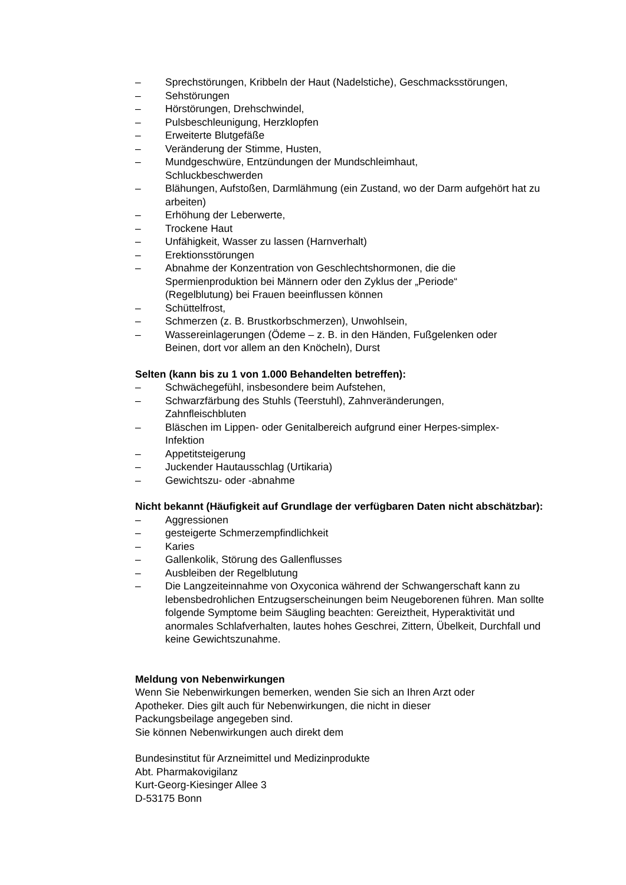– Sprechstörungen, Kribbeln der Haut (Nadelstiche), Geschmacksstörungen,
– Sehstörungen
– Hörstörungen, Drehschwindel,
– Pulsbeschleunigung, Herzklopfen
– Erweiterte Blutgefäße
– Veränderung der Stimme, Husten,
– Mundgeschwüre, Entzündungen der Mundschleimhaut,
Schluckbeschwerden
– Blähungen, Aufstoßen, Darmlähmung (ein Zustand, wo der Darm aufgehört hat zu arbeiten)
– Erhöhung der Leberwerte,
– Trockene Haut
– Unfähigkeit, Wasser zu lassen (Harnverhalt)
– Erektionsstörungen
– Abnahme der Konzentration von Geschlechtshormonen, die die
Spermienproduktion bei Männern oder den Zyklus der „Periode“
(Regelblutung) bei Frauen beeinflussen können
– Schüttelfrost,
– Schmerzen (z. B. Brustkorbschmerzen), Unwohlsein,
– Wassereinlagerungen (Ödeme – z. B. in den Händen, Fußgelenken oder
Beinen, dort vor allem an den Knöcheln), Durst
Selten (kann bis zu 1 von 1.000 Behandelten betreffen):
– Schwächegefühl, insbesondere beim Aufstehen,
– Schwarzfärbung des Stuhls (Teerstuhl), Zahnveränderungen,
Zahnfleischbluten
– Bläschen im Lippen- oder Genitalbereich aufgrund einer Herpes-simplex-
Infektion
– Appetitsteigerung
– Juckender Hautausschlag (Urtikaria)
– Gewichtszu- oder -abnahme
Nicht bekannt (Häufigkeit auf Grundlage der verfügbaren Daten nicht abschätzbar):
– Aggressionen
– gesteigerte Schmerzempfindlichkeit
– Karies
– Gallenkolik, Störung des Gallenflusses
– Ausbleiben der Regelblutung
– Die Langzeiteinnahme von Oxyconica während der Schwangerschaft kann zu lebensbedrohlichen Entzugserscheinungen beim Neugeborenen führen. Man sollte folgende Symptome beim Säugling beachten: Gereiztheit, Hyperaktivität und anormales Schlafverhalten, lautes hohes Geschrei, Zittern, Übelkeit, Durchfall und keine Gewichtszunahme.
Meldung von Nebenwirkungen
Wenn Sie Nebenwirkungen bemerken, wenden Sie sich an Ihren Arzt oder
Apotheker. Dies gilt auch für Nebenwirkungen, die nicht in dieser
Packungsbeilage angegeben sind.
Sie können Nebenwirkungen auch direkt dem
Bundesinstitut für Arzneimittel und Medizinprodukte
Abt. Pharmakovigilanz
Kurt-Georg-Kiesinger Allee 3
D-53175 Bonn